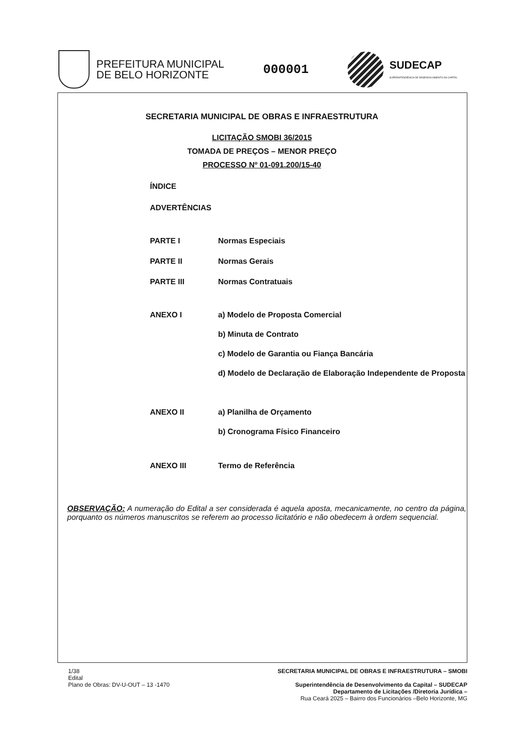PREFEITURA MUNICIPAL
DE BELO HORIZONTE
000001
SUDECAP
SUPERINTENDÊNCIA DE DESENVOLVIMENTO DA CAPITAL
SECRETARIA MUNICIPAL DE OBRAS E INFRAESTRUTURA
LICITAÇÃO SMOBI 36/2015
TOMADA DE PREÇOS – MENOR PREÇO
PROCESSO Nº 01-091.200/15-40
ÍNDICE
ADVERTÊNCIAS
PARTE I Normas Especiais
PARTE II Normas Gerais
PARTE III Normas Contratuais
ANEXO I a) Modelo de Proposta Comercial
b) Minuta de Contrato
c) Modelo de Garantia ou Fiança Bancária
d) Modelo de Declaração de Elaboração Independente de Proposta
ANEXO II a) Planilha de Orçamento
b) Cronograma Físico Financeiro
ANEXO III Termo de Referência
OBSERVAÇÃO: A numeração do Edital a ser considerada é aquela aposta, mecanicamente, no centro da página, porquanto os números manuscritos se referem ao processo licitatório e não obedecem à ordem sequencial.
1/38
Edital
Plano de Obras: DV-U-OUT – 13 -1470
SECRETARIA MUNICIPAL DE OBRAS E INFRAESTRUTURA – SMOBI
Superintendência de Desenvolvimento da Capital – SUDECAP
Departamento de Licitações /Diretoria Jurídica –
Rua Ceará 2025 – Bairro dos Funcionários –Belo Horizonte, MG